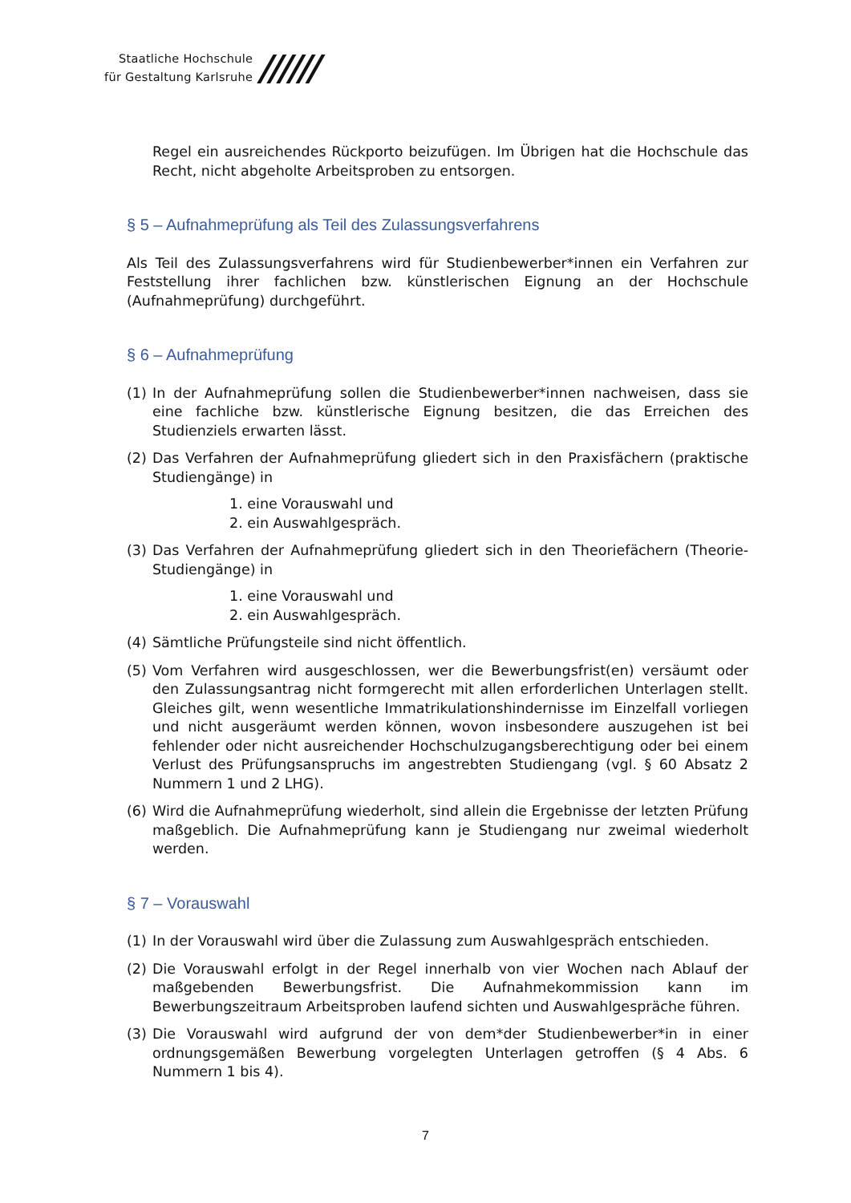Staatliche Hochschule
für Gestaltung Karlsruhe
//////
Regel ein ausreichendes Rückporto beizufügen. Im Übrigen hat die Hochschule das Recht, nicht abgeholte Arbeitsproben zu entsorgen.
§ 5 – Aufnahmeprüfung als Teil des Zulassungsverfahrens
Als Teil des Zulassungsverfahrens wird für Studienbewerber*innen ein Verfahren zur Feststellung ihrer fachlichen bzw. künstlerischen Eignung an der Hochschule (Aufnahmeprüfung) durchgeführt.
§ 6 – Aufnahmeprüfung
(1) In der Aufnahmeprüfung sollen die Studienbewerber*innen nachweisen, dass sie eine fachliche bzw. künstlerische Eignung besitzen, die das Erreichen des Studienziels erwarten lässt.
(2) Das Verfahren der Aufnahmeprüfung gliedert sich in den Praxisfächern (praktische Studiengänge) in
1. eine Vorauswahl und
2. ein Auswahlgespräch.
(3) Das Verfahren der Aufnahmeprüfung gliedert sich in den Theoriefächern (Theorie-Studiengänge) in
1. eine Vorauswahl und
2. ein Auswahlgespräch.
(4) Sämtliche Prüfungsteile sind nicht öffentlich.
(5) Vom Verfahren wird ausgeschlossen, wer die Bewerbungsfrist(en) versäumt oder den Zulassungsantrag nicht formgerecht mit allen erforderlichen Unterlagen stellt. Gleiches gilt, wenn wesentliche Immatrikulationshindernisse im Einzelfall vorliegen und nicht ausgeräumt werden können, wovon insbesondere auszugehen ist bei fehlender oder nicht ausreichender Hochschulzugangsberechtigung oder bei einem Verlust des Prüfungsanspruchs im angestrebten Studiengang (vgl. § 60 Absatz 2 Nummern 1 und 2 LHG).
(6) Wird die Aufnahmeprüfung wiederholt, sind allein die Ergebnisse der letzten Prüfung maßgeblich. Die Aufnahmeprüfung kann je Studiengang nur zweimal wiederholt werden.
§ 7 – Vorauswahl
(1) In der Vorauswahl wird über die Zulassung zum Auswahlgespräch entschieden.
(2) Die Vorauswahl erfolgt in der Regel innerhalb von vier Wochen nach Ablauf der maßgebenden Bewerbungsfrist. Die Aufnahmekommission kann im Bewerbungszeitraum Arbeitsproben laufend sichten und Auswahlgespräche führen.
(3) Die Vorauswahl wird aufgrund der von dem*der Studienbewerber*in in einer ordnungsgemäßen Bewerbung vorgelegten Unterlagen getroffen (§ 4 Abs. 6 Nummern 1 bis 4).
7